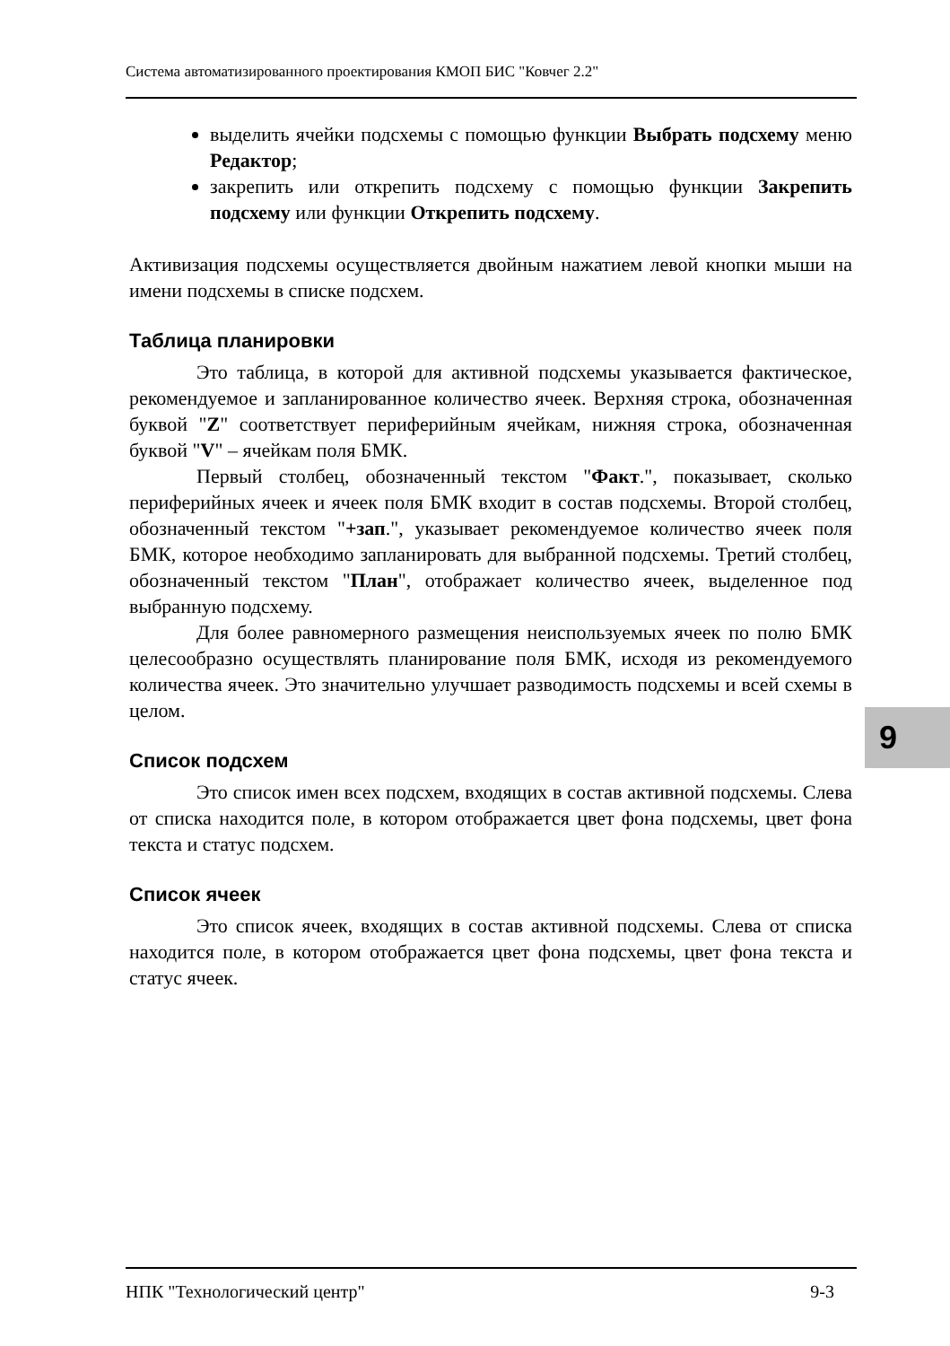Система автоматизированного проектирования КМОП БИС "Ковчег 2.2"
выделить ячейки подсхемы с помощью функции Выбрать подсхему меню Редактор;
закрепить или открепить подсхему с помощью функции Закрепить подсхему или функции Открепить подсхему.
Активизация подсхемы осуществляется двойным нажатием левой кнопки мыши на имени подсхемы в списке подсхем.
Таблица планировки
Это таблица, в которой для активной подсхемы указывается фактическое, рекомендуемое и запланированное количество ячеек. Верхняя строка, обозначенная буквой "Z" соответствует периферийным ячейкам, нижняя строка, обозначенная буквой "V" – ячейкам поля БМК.
Первый столбец, обозначенный текстом "Факт.", показывает, сколько периферийных ячеек и ячеек поля БМК входит в состав подсхемы. Второй столбец, обозначенный текстом "+зап.", указывает рекомендуемое количество ячеек поля БМК, которое необходимо запланировать для выбранной подсхемы. Третий столбец, обозначенный текстом "План", отображает количество ячеек, выделенное под выбранную подсхему.
Для более равномерного размещения неиспользуемых ячеек по полю БМК целесообразно осуществлять планирование поля БМК, исходя из рекомендуемого количества ячеек. Это значительно улучшает разводимость подсхемы и всей схемы в целом.
Список подсхем
Это список имен всех подсхем, входящих в состав активной подсхемы. Слева от списка находится поле, в котором отображается цвет фона подсхемы, цвет фона текста и статус подсхем.
Список ячеек
Это список ячеек, входящих в состав активной подсхемы. Слева от списка находится поле, в котором отображается цвет фона подсхемы, цвет фона текста и статус ячеек.
9
НПК "Технологический центр" 9-3